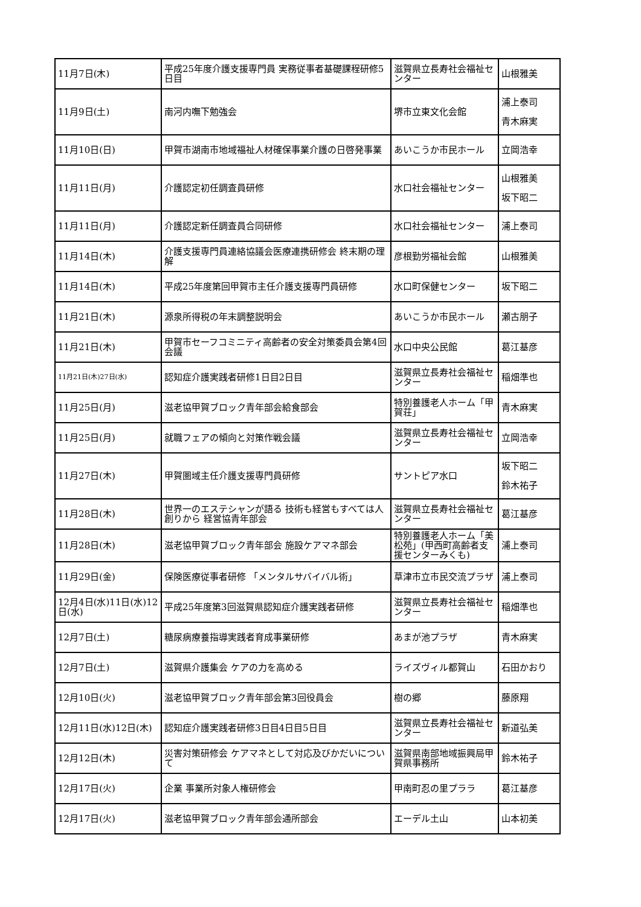| 11月7日(木) | 平成25年度介護支援専門員 実務従事者基礎課程研修5日目 | 滋賀県立長寿社会福祉センター | 山根雅美 |
| 11月9日(土) | 南河内嘸下勉強会 | 堺市立東文化会館 | 浦上泰司 青木麻実 |
| 11月10日(日) | 甲賀市湖南市地域福祉人材確保事業介護の日啓発事業 | あいこうか市民ホール | 立岡浩幸 |
| 11月11日(月) | 介護認定初任調査員研修 | 水口社会福祉センター | 山根雅美 坂下昭二 |
| 11月11日(月) | 介護認定新任調査員合同研修 | 水口社会福祉センター | 浦上泰司 |
| 11月14日(木) | 介護支援専門員連絡協議会医療連携研修会 終末期の理解 | 彦根勤労福祉会館 | 山根雅美 |
| 11月14日(木) | 平成25年度第回甲賀市主任介護支援専門員研修 | 水口町保健センター | 坂下昭二 |
| 11月21日(木) | 源泉所得税の年末調整説明会 | あいこうか市民ホール | 瀬古朋子 |
| 11月21日(木) | 甲賀市セーフコミニティ高齢者の安全対策委員会第4回会議 | 水口中央公民館 | 葛江基彦 |
| 11月21日(木)27日(水) | 認知症介護実践者研修1日目2日目 | 滋賀県立長寿社会福祉センター | 稲畑準也 |
| 11月25日(月) | 滋老協甲賀ブロック青年部会給食部会 | 特別養護老人ホーム「甲賀荘」 | 青木麻実 |
| 11月25日(月) | 就職フェアの傾向と対策作戦会議 | 滋賀県立長寿社会福祉センター | 立岡浩幸 |
| 11月27日(木) | 甲賀圏域主任介護支援専門員研修 | サントピア水口 | 坂下昭二 鈴木祐子 |
| 11月28日(木) | 世界一のエステシャンが語る 技術も経営もすべては人創りから 経営協青年部会 | 滋賀県立長寿社会福祉センター | 葛江基彦 |
| 11月28日(木) | 滋老協甲賀ブロック青年部会 施設ケアマネ部会 | 特別養護老人ホーム「美松苑」(甲西町高齢者支援センターみくも) | 浦上泰司 |
| 11月29日(金) | 保険医療従事者研修 「メンタルサバイバル術」 | 草津市立市民交流プラザ | 浦上泰司 |
| 12月4日(水)11日(水)12日(水) | 平成25年度第3回滋賀県認知症介護実践者研修 | 滋賀県立長寿社会福祉センター | 稲畑準也 |
| 12月7日(土) | 糖尿病療養指導実践者育成事業研修 | あまが池プラザ | 青木麻実 |
| 12月7日(土) | 滋賀県介護集会 ケアの力を高める | ライズヴィル都賀山 | 石田かおり |
| 12月10日(火) | 滋老協甲賀ブロック青年部会第3回役員会 | 樹の郷 | 藤原翔 |
| 12月11日(水)12日(木) | 認知症介護実践者研修3日目4日目5日目 | 滋賀県立長寿社会福祉センター | 新道弘美 |
| 12月12日(木) | 災害対策研修会 ケアマネとして対応及びかだいについて | 滋賀県南部地域振興局甲賀県事務所 | 鈴木祐子 |
| 12月17日(火) | 企業 事業所対象人権研修会 | 甲南町忍の里プララ | 葛江基彦 |
| 12月17日(火) | 滋老協甲賀ブロック青年部会通所部会 | エーデル土山 | 山本初美 |